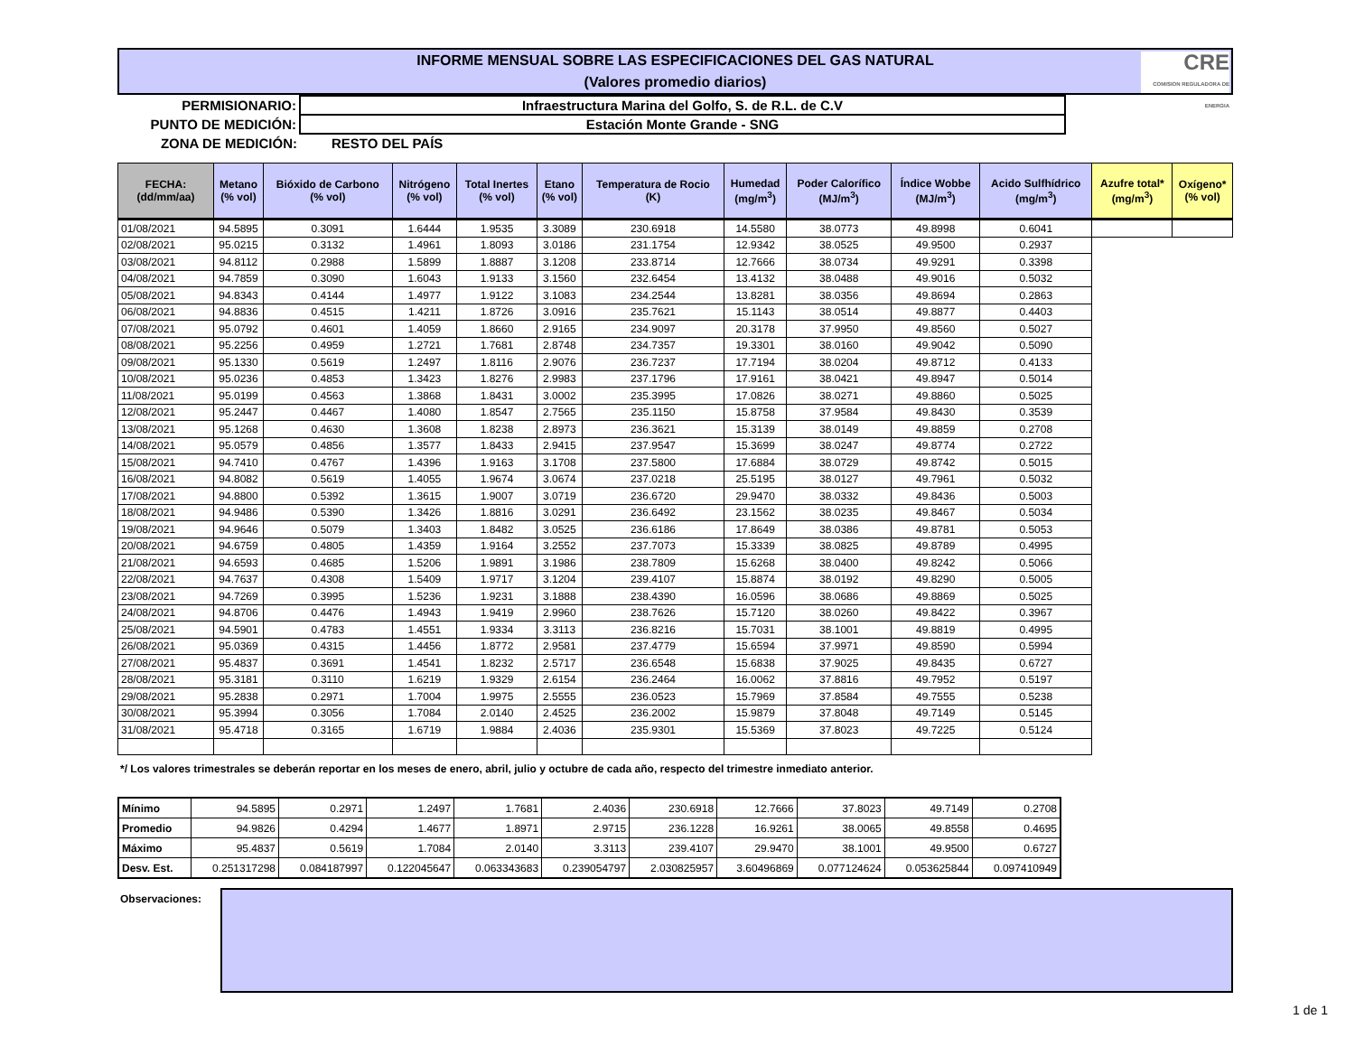INFORME MENSUAL SOBRE LAS ESPECIFICACIONES DEL GAS NATURAL
(Valores promedio diarios)
CRE
COMISION REGULADORA DE ENERGIA
| PERMISIONARIO: | Infraestructura Marina del Golfo, S. de R.L. de C.V |
| PUNTO DE MEDICIÓN: | Estación Monte Grande - SNG |
| ZONA DE MEDICIÓN: | RESTO DEL PAÍS |
| FECHA: (dd/mm/aa) | Metano (% vol) | Bióxido de Carbono (% vol) | Nitrógeno (% vol) | Total Inertes (% vol) | Etano (% vol) | Temperatura de Rocio (K) | Humedad (mg/m<sup>3</sup>) | Poder Calorífico (MJ/m<sup>3</sup>) | Índice Wobbe (MJ/m<sup>3</sup>) | Acido Sulfhídrico (mg/m<sup>3</sup>) | Azufre total* (mg/m<sup>3</sup>) | Oxígeno* (% vol) |
| --- | --- | --- | --- | --- | --- | --- | --- | --- | --- | --- | --- | --- |
| 01/08/2021 | 94.5895 | 0.3091 | 1.6444 | 1.9535 | 3.3089 | 230.6918 | 14.5580 | 38.0773 | 49.8998 | 0.6041 | | |
| 02/08/2021 | 95.0215 | 0.3132 | 1.4961 | 1.8093 | 3.0186 | 231.1754 | 12.9342 | 38.0525 | 49.9500 | 0.2937 | | |
| 03/08/2021 | 94.8112 | 0.2988 | 1.5899 | 1.8887 | 3.1208 | 233.8714 | 12.7666 | 38.0734 | 49.9291 | 0.3398 | | |
| 04/08/2021 | 94.7859 | 0.3090 | 1.6043 | 1.9133 | 3.1560 | 232.6454 | 13.4132 | 38.0488 | 49.9016 | 0.5032 | | |
| 05/08/2021 | 94.8343 | 0.4144 | 1.4977 | 1.9122 | 3.1083 | 234.2544 | 13.8281 | 38.0356 | 49.8694 | 0.2863 | | |
| 06/08/2021 | 94.8836 | 0.4515 | 1.4211 | 1.8726 | 3.0916 | 235.7621 | 15.1143 | 38.0514 | 49.8877 | 0.4403 | | |
| 07/08/2021 | 95.0792 | 0.4601 | 1.4059 | 1.8660 | 2.9165 | 234.9097 | 20.3178 | 37.9950 | 49.8560 | 0.5027 | | |
| 08/08/2021 | 95.2256 | 0.4959 | 1.2721 | 1.7681 | 2.8748 | 234.7357 | 19.3301 | 38.0160 | 49.9042 | 0.5090 | | |
| 09/08/2021 | 95.1330 | 0.5619 | 1.2497 | 1.8116 | 2.9076 | 236.7237 | 17.7194 | 38.0204 | 49.8712 | 0.4133 | | |
| 10/08/2021 | 95.0236 | 0.4853 | 1.3423 | 1.8276 | 2.9983 | 237.1796 | 17.9161 | 38.0421 | 49.8947 | 0.5014 | | |
| 11/08/2021 | 95.0199 | 0.4563 | 1.3868 | 1.8431 | 3.0002 | 235.3995 | 17.0826 | 38.0271 | 49.8860 | 0.5025 | | |
| 12/08/2021 | 95.2447 | 0.4467 | 1.4080 | 1.8547 | 2.7565 | 235.1150 | 15.8758 | 37.9584 | 49.8430 | 0.3539 | | |
| 13/08/2021 | 95.1268 | 0.4630 | 1.3608 | 1.8238 | 2.8973 | 236.3621 | 15.3139 | 38.0149 | 49.8859 | 0.2708 | | |
| 14/08/2021 | 95.0579 | 0.4856 | 1.3577 | 1.8433 | 2.9415 | 237.9547 | 15.3699 | 38.0247 | 49.8774 | 0.2722 | | |
| 15/08/2021 | 94.7410 | 0.4767 | 1.4396 | 1.9163 | 3.1708 | 237.5800 | 17.6884 | 38.0729 | 49.8742 | 0.5015 | | |
| 16/08/2021 | 94.8082 | 0.5619 | 1.4055 | 1.9674 | 3.0674 | 237.0218 | 25.5195 | 38.0127 | 49.7961 | 0.5032 | | |
| 17/08/2021 | 94.8800 | 0.5392 | 1.3615 | 1.9007 | 3.0719 | 236.6720 | 29.9470 | 38.0332 | 49.8436 | 0.5003 | | |
| 18/08/2021 | 94.9486 | 0.5390 | 1.3426 | 1.8816 | 3.0291 | 236.6492 | 23.1562 | 38.0235 | 49.8467 | 0.5034 | | |
| 19/08/2021 | 94.9646 | 0.5079 | 1.3403 | 1.8482 | 3.0525 | 236.6186 | 17.8649 | 38.0386 | 49.8781 | 0.5053 | | |
| 20/08/2021 | 94.6759 | 0.4805 | 1.4359 | 1.9164 | 3.2552 | 237.7073 | 15.3339 | 38.0825 | 49.8789 | 0.4995 | | |
| 21/08/2021 | 94.6593 | 0.4685 | 1.5206 | 1.9891 | 3.1986 | 238.7809 | 15.6268 | 38.0400 | 49.8242 | 0.5066 | | |
| 22/08/2021 | 94.7637 | 0.4308 | 1.5409 | 1.9717 | 3.1204 | 239.4107 | 15.8874 | 38.0192 | 49.8290 | 0.5005 | | |
| 23/08/2021 | 94.7269 | 0.3995 | 1.5236 | 1.9231 | 3.1888 | 238.4390 | 16.0596 | 38.0686 | 49.8869 | 0.5025 | | |
| 24/08/2021 | 94.8706 | 0.4476 | 1.4943 | 1.9419 | 2.9960 | 238.7626 | 15.7120 | 38.0260 | 49.8422 | 0.3967 | | |
| 25/08/2021 | 94.5901 | 0.4783 | 1.4551 | 1.9334 | 3.3113 | 236.8216 | 15.7031 | 38.1001 | 49.8819 | 0.4995 | | |
| 26/08/2021 | 95.0369 | 0.4315 | 1.4456 | 1.8772 | 2.9581 | 237.4779 | 15.6594 | 37.9971 | 49.8590 | 0.5994 | | |
| 27/08/2021 | 95.4837 | 0.3691 | 1.4541 | 1.8232 | 2.5717 | 236.6548 | 15.6838 | 37.9025 | 49.8435 | 0.6727 | | |
| 28/08/2021 | 95.3181 | 0.3110 | 1.6219 | 1.9329 | 2.6154 | 236.2464 | 16.0062 | 37.8816 | 49.7952 | 0.5197 | | |
| 29/08/2021 | 95.2838 | 0.2971 | 1.7004 | 1.9975 | 2.5555 | 236.0523 | 15.7969 | 37.8584 | 49.7555 | 0.5238 | | |
| 30/08/2021 | 95.3994 | 0.3056 | 1.7084 | 2.0140 | 2.4525 | 236.2002 | 15.9879 | 37.8048 | 49.7149 | 0.5145 | | |
| 31/08/2021 | 95.4718 | 0.3165 | 1.6719 | 1.9884 | 2.4036 | 235.9301 | 15.5369 | 37.8023 | 49.7225 | 0.5124 | | |
*/ Los valores trimestrales se deberán reportar en los meses de enero, abril, julio y octubre de cada año, respecto del trimestre inmediato anterior.
| Mínimo | 94.5895 | 0.2971 | 1.2497 | 1.7681 | 2.4036 | 230.6918 | 12.7666 | 37.8023 | 49.7149 | 0.2708 |
| Promedio | 94.9826 | 0.4294 | 1.4677 | 1.8971 | 2.9715 | 236.1228 | 16.9261 | 38.0065 | 49.8558 | 0.4695 |
| Máximo | 95.4837 | 0.5619 | 1.7084 | 2.0140 | 3.3113 | 239.4107 | 29.9470 | 38.1001 | 49.9500 | 0.6727 |
| Desv. Est. | 0.251317298 | 0.084187997 | 0.122045647 | 0.063343683 | 0.239054797 | 2.030825957 | 3.60496869 | 0.077124624 | 0.053625844 | 0.097410949 |
Observaciones:
1 de 1